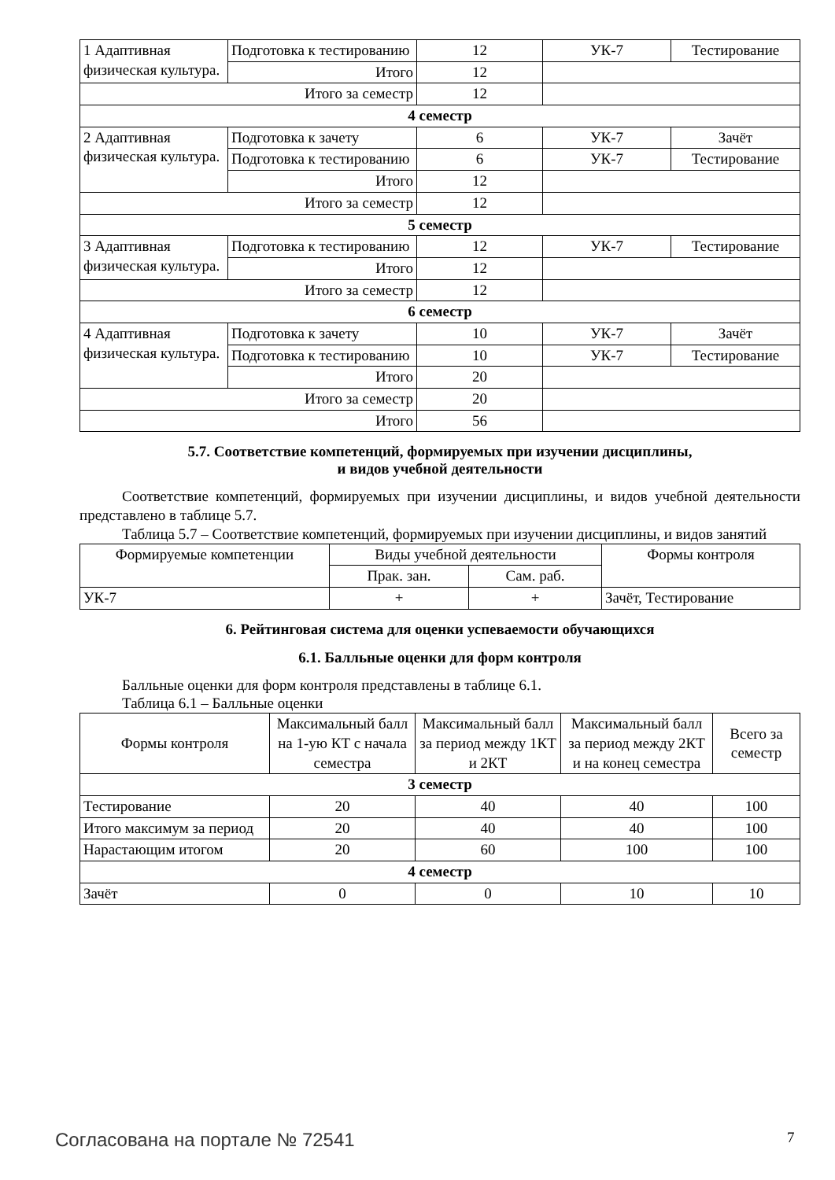| 1 Адаптивная физическая культура. | Подготовка к тестированию | 12 | УК-7 | Тестирование |
| | Итого | 12 | | |
| Итого за семестр | | 12 | | |
| 4 семестр | | | | |
| 2 Адаптивная физическая культура. | Подготовка к зачету | 6 | УК-7 | Зачёт |
| | Подготовка к тестированию | 6 | УК-7 | Тестирование |
| | Итого | 12 | | |
| Итого за семестр | | 12 | | |
| 5 семестр | | | | |
| 3 Адаптивная физическая культура. | Подготовка к тестированию | 12 | УК-7 | Тестирование |
| | Итого | 12 | | |
| Итого за семестр | | 12 | | |
| 6 семестр | | | | |
| 4 Адаптивная физическая культура. | Подготовка к зачету | 10 | УК-7 | Зачёт |
| | Подготовка к тестированию | 10 | УК-7 | Тестирование |
| | Итого | 20 | | |
| Итого за семестр | | 20 | | |
| Итого | | 56 | | |
5.7. Соответствие компетенций, формируемых при изучении дисциплины,
и видов учебной деятельности
Соответствие компетенций, формируемых при изучении дисциплины, и видов учебной деятельности представлено в таблице 5.7.
Таблица 5.7 – Соответствие компетенций, формируемых при изучении дисциплины, и видов занятий
| Формируемые компетенции | Виды учебной деятельности | | Формы контроля |
| --- | --- | --- | --- |
| | Прак. зан. | Сам. раб. | |
| УК-7 | + | + | Зачёт, Тестирование |
6. Рейтинговая система для оценки успеваемости обучающихся
6.1. Балльные оценки для форм контроля
Балльные оценки для форм контроля представлены в таблице 6.1.
Таблица 6.1 – Балльные оценки
| Формы контроля | Максимальный балл на 1-ую КТ с начала семестра | Максимальный балл за период между 1КТ и 2КТ | Максимальный балл за период между 2КТ и на конец семестра | Всего за семестр |
| --- | --- | --- | --- | --- |
| 3 семестр | | | | |
| Тестирование | 20 | 40 | 40 | 100 |
| Итого максимум за период | 20 | 40 | 40 | 100 |
| Нарастающим итогом | 20 | 60 | 100 | 100 |
| 4 семестр | | | | |
| Зачёт | 0 | 0 | 10 | 10 |
Согласована на портале № 72541 7